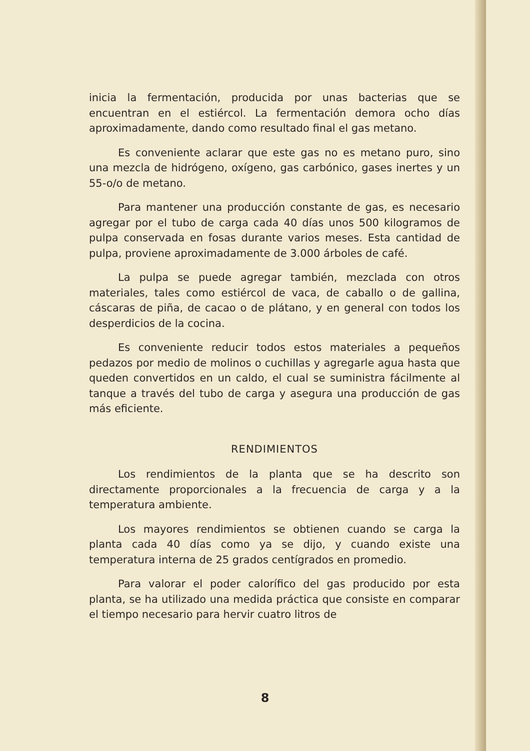inicia la fermentación, producida por unas bacterias que se encuentran en el estiércol. La fermentación demora ocho días aproximadamente, dando como resultado final el gas metano.
Es conveniente aclarar que este gas no es metano puro, sino una mezcla de hidrógeno, oxígeno, gas carbónico, gases inertes y un 55-o/o de metano.
Para mantener una producción constante de gas, es necesario agregar por el tubo de carga cada 40 días unos 500 kilogramos de pulpa conservada en fosas durante varios meses. Esta cantidad de pulpa, proviene aproximadamente de 3.000 árboles de café.
La pulpa se puede agregar también, mezclada con otros materiales, tales como estiércol de vaca, de caballo o de gallina, cáscaras de piña, de cacao o de plátano, y en general con todos los desperdicios de la cocina.
Es conveniente reducir todos estos materiales a pequeños pedazos por medio de molinos o cuchillas y agregarle agua hasta que queden convertidos en un caldo, el cual se suministra fácilmente al tanque a través del tubo de carga y asegura una producción de gas más eficiente.
RENDIMIENTOS
Los rendimientos de la planta que se ha descrito son directamente proporcionales a la frecuencia de carga y a la temperatura ambiente.
Los mayores rendimientos se obtienen cuando se carga la planta cada 40 días como ya se dijo, y cuando existe una temperatura interna de 25 grados centígrados en promedio.
Para valorar el poder calorífico del gas producido por esta planta, se ha utilizado una medida práctica que consiste en comparar el tiempo necesario para hervir cuatro litros de
8